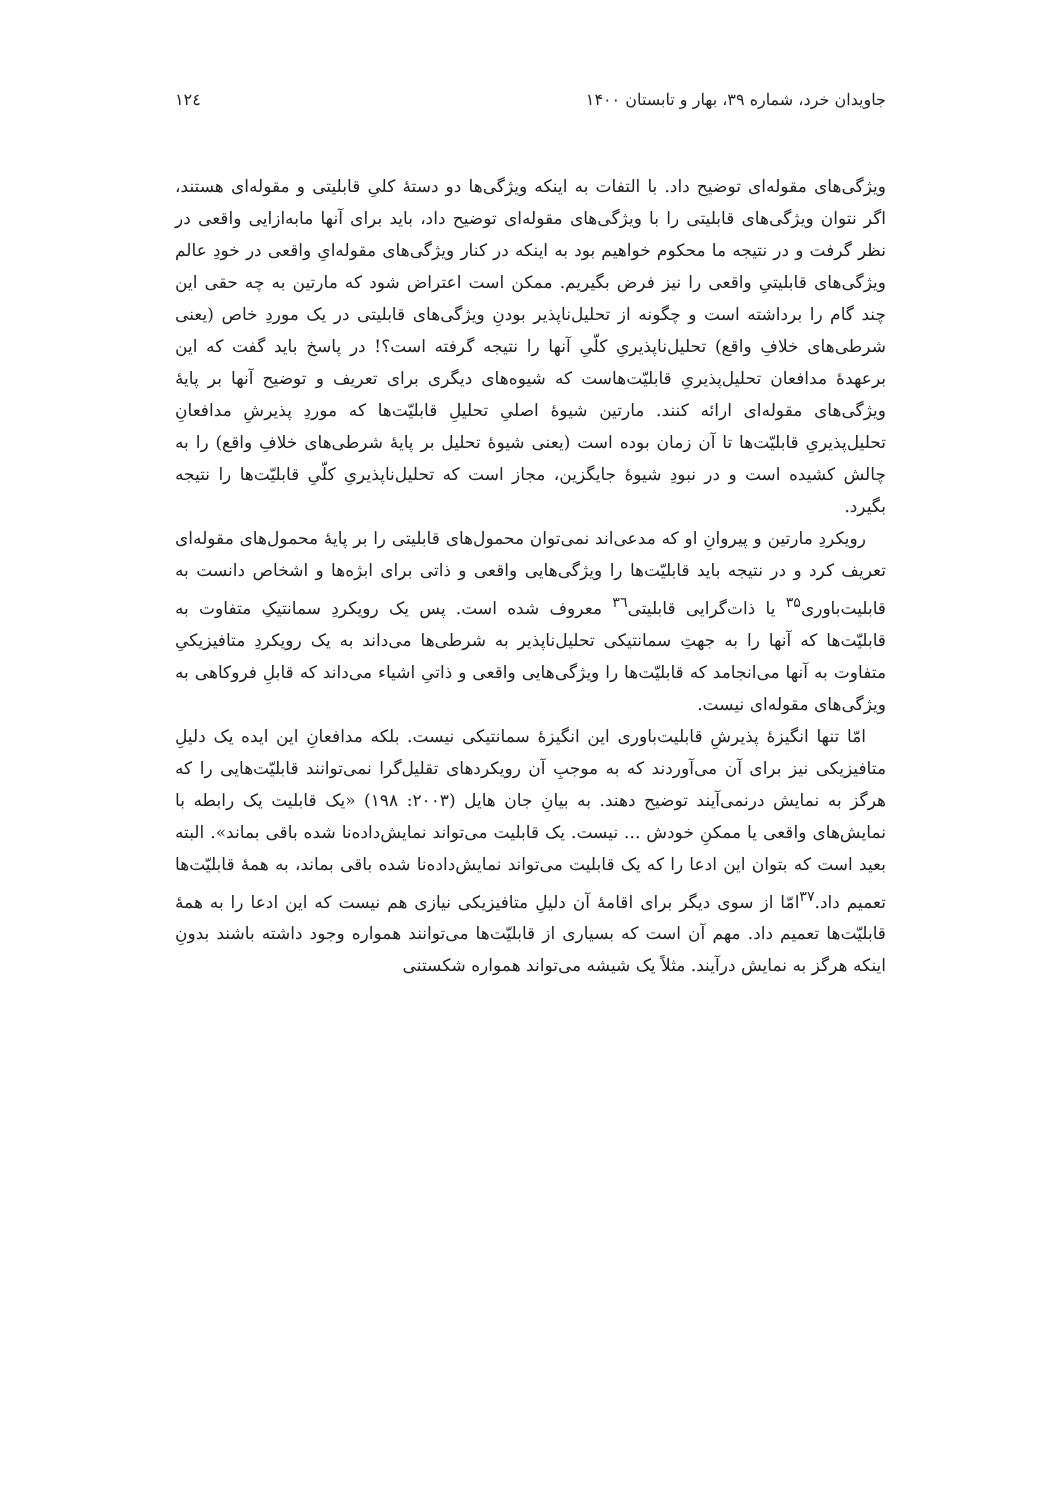جاویدان خرد، شماره ۳۹، بهار و تابستان ۱۴۰۰ ۱۲٤
ویژگی‌های مقوله‌ای توضیح داد. با التفات به اینکه ویژگی‌ها دو دستهٔ کلیِ قابلیتی و مقوله‌ای هستند، اگر نتوان ویژگی‌های قابلیتی را با ویژگی‌های مقوله‌ای توضیح داد، باید برای آنها مابه‌ازایی واقعی در نظر گرفت و در نتیجه ما محکوم خواهیم بود به اینکه در کنار ویژگی‌های مقوله‌ایِ واقعی در خودِ عالم ویژگی‌های قابلیتیِ واقعی را نیز فرض بگیریم. ممکن است اعتراض شود که مارتین به چه حقی این چند گام را برداشته است و چگونه از تحلیل‌ناپذیر بودنِ ویژگی‌های قابلیتی در یک موردِ خاص (یعنی شرطی‌های خلافِ واقع) تحلیل‌ناپذیریِ کلّیِ آنها را نتیجه گرفته است؟! در پاسخ باید گفت که این برعهدهٔ مدافعان تحلیل‌پذیریِ قابلیّت‌هاست که شیوه‌های دیگری برای تعریف و توضیح آنها بر پایهٔ ویژگی‌های مقوله‌ای ارائه کنند. مارتین شیوهٔ اصلیِ تحلیلِ قابلیّت‌ها که موردِ پذیرشِ مدافعانِ تحلیل‌پذیریِ قابلیّت‌ها تا آن زمان بوده است (یعنی شیوهٔ تحلیل بر پایهٔ شرطی‌های خلافِ واقع) را به چالش کشیده است و در نبودِ شیوهٔ جایگزین، مجاز است که تحلیل‌ناپذیریِ کلّیِ قابلیّت‌ها را نتیجه بگیرد.
رویکردِ مارتین و پیروانِ او که مدعی‌اند نمی‌توان محمول‌های قابلیتی را بر پایهٔ محمول‌های مقوله‌ای تعریف کرد و در نتیجه باید قابلیّت‌ها را ویژگی‌هایی واقعی و ذاتی برای ابژه‌ها و اشخاص دانست به قابلیت‌باوری<sup>۳۵</sup> یا ذات‌گرایی قابلیتی<sup>۳٦</sup> معروف شده است. پس یک رویکردِ سمانتیکِ متفاوت به قابلیّت‌ها که آنها را به جهتِ سمانتیکی تحلیل‌ناپذیر به شرطی‌ها می‌داند به یک رویکردِ متافیزیکیِ متفاوت به آنها می‌انجامد که قابلیّت‌ها را ویژگی‌هایی واقعی و ذاتیِ اشیاء می‌داند که قابلِ فروکاهی به ویژگی‌های مقوله‌ای نیست.
امّا تنها انگیزهٔ پذیرشِ قابلیت‌باوری این انگیزهٔ سمانتیکی نیست. بلکه مدافعانِ این ایده یک دلیلِ متافیزیکی نیز برای آن می‌آوردند که به موجبِ آن رویکردهای تقلیل‌گرا نمی‌توانند قابلیّت‌هایی را که هرگز به نمایش درنمی‌آیند توضیح دهند. به بیانِ جان هایل (۲۰۰۳: ۱۹۸) «یک قابلیت یک رابطه با نمایش‌های واقعی یا ممکنِ خودش ... نیست. یک قابلیت می‌تواند نمایش‌داده‌نا شده باقی بماند». البته بعید است که بتوان این ادعا را که یک قابلیت می‌تواند نمایش‌داده‌نا شده باقی بماند، به همهٔ قابلیّت‌ها تعمیم داد.<sup>۳۷</sup>امّا از سوی دیگر برای اقامهٔ آن دلیلِ متافیزیکی نیازی هم نیست که این ادعا را به همهٔ قابلیّت‌ها تعمیم داد. مهم آن است که بسیاری از قابلیّت‌ها می‌توانند همواره وجود داشته باشند بدونِ اینکه هرگز به نمایش درآیند. مثلاً یک شیشه می‌تواند همواره شکستنی